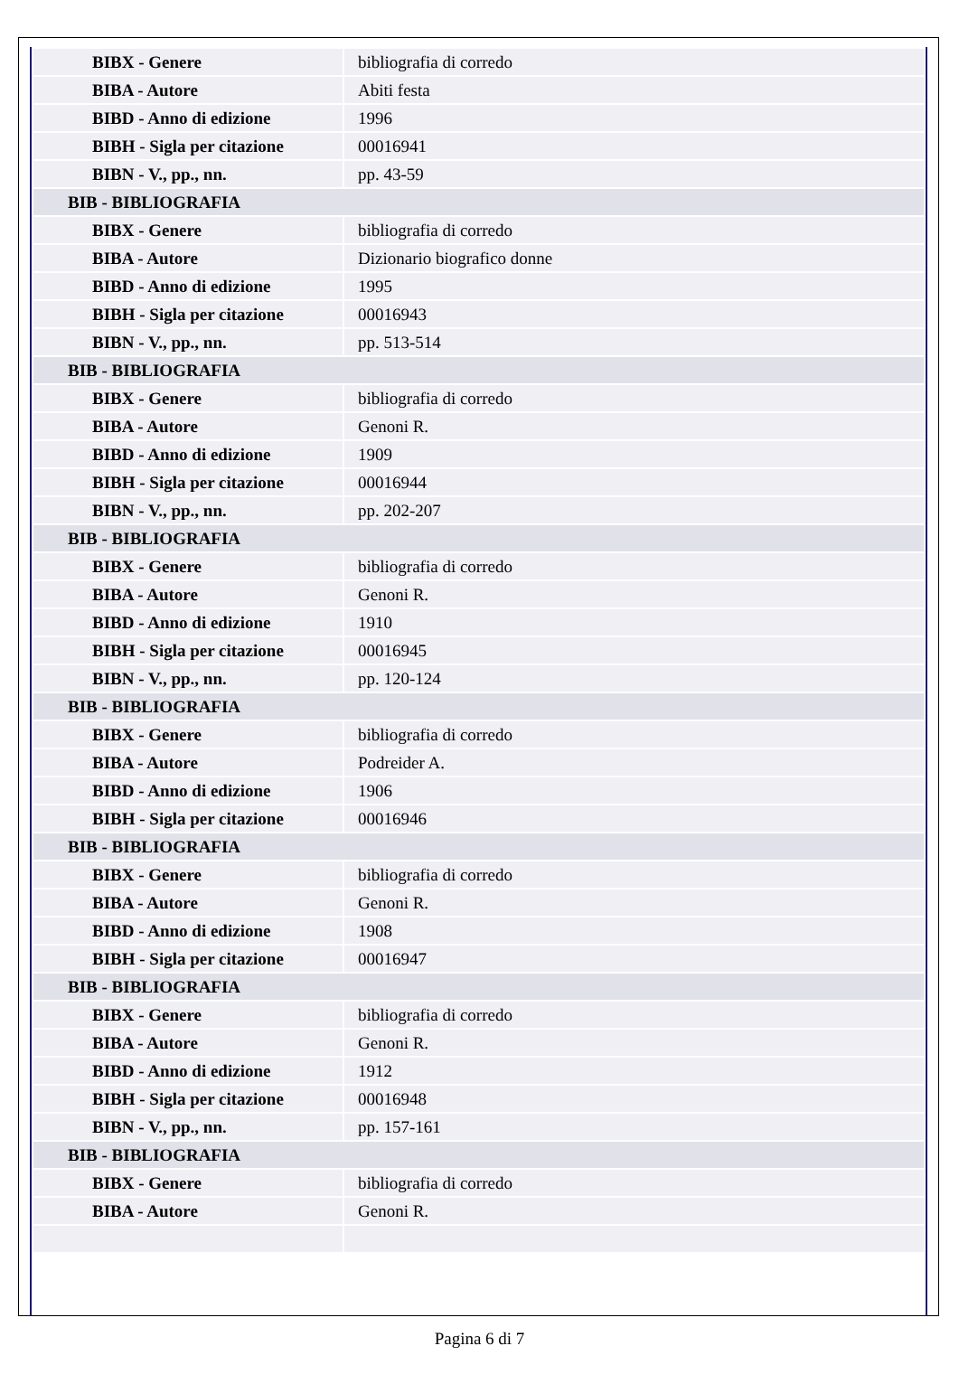| BIBX - Genere | bibliografia di corredo |
| BIBA - Autore | Abiti festa |
| BIBD - Anno di edizione | 1996 |
| BIBH - Sigla per citazione | 00016941 |
| BIBN - V., pp., nn. | pp. 43-59 |
| BIB - BIBLIOGRAFIA | |
| BIBX - Genere | bibliografia di corredo |
| BIBA - Autore | Dizionario biografico donne |
| BIBD - Anno di edizione | 1995 |
| BIBH - Sigla per citazione | 00016943 |
| BIBN - V., pp., nn. | pp. 513-514 |
| BIB - BIBLIOGRAFIA | |
| BIBX - Genere | bibliografia di corredo |
| BIBA - Autore | Genoni R. |
| BIBD - Anno di edizione | 1909 |
| BIBH - Sigla per citazione | 00016944 |
| BIBN - V., pp., nn. | pp. 202-207 |
| BIB - BIBLIOGRAFIA | |
| BIBX - Genere | bibliografia di corredo |
| BIBA - Autore | Genoni R. |
| BIBD - Anno di edizione | 1910 |
| BIBH - Sigla per citazione | 00016945 |
| BIBN - V., pp., nn. | pp. 120-124 |
| BIB - BIBLIOGRAFIA | |
| BIBX - Genere | bibliografia di corredo |
| BIBA - Autore | Podreider A. |
| BIBD - Anno di edizione | 1906 |
| BIBH - Sigla per citazione | 00016946 |
| BIB - BIBLIOGRAFIA | |
| BIBX - Genere | bibliografia di corredo |
| BIBA - Autore | Genoni R. |
| BIBD - Anno di edizione | 1908 |
| BIBH - Sigla per citazione | 00016947 |
| BIB - BIBLIOGRAFIA | |
| BIBX - Genere | bibliografia di corredo |
| BIBA - Autore | Genoni R. |
| BIBD - Anno di edizione | 1912 |
| BIBH - Sigla per citazione | 00016948 |
| BIBN - V., pp., nn. | pp. 157-161 |
| BIB - BIBLIOGRAFIA | |
| BIBX - Genere | bibliografia di corredo |
| BIBA - Autore | Genoni R. |
Pagina 6 di 7